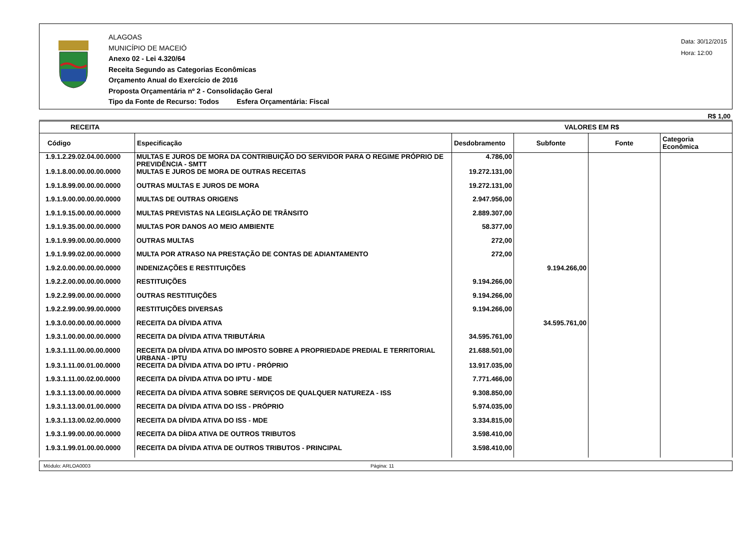ALAGOAS
MUNICÍPIO DE MACEIÓ
Anexo 02 - Lei 4.320/64
Receita Segundo as Categorias Econômicas
Orçamento Anual do Exercício de 2016
Proposta Orçamentária nº 2 - Consolidação Geral
Tipo da Fonte de Recurso: Todos Esfera Orçamentária: Fiscal
Data: 30/12/2015
Hora: 12:00
R$ 1,00
| RECEITA | | VALORES EM R$ | | | |
| --- | --- | --- | --- | --- | --- |
| Código | Especificação | Desdobramento | Subfonte | Fonte | Categoria Econômica |
| 1.9.1.2.29.02.04.00.0000 | MULTAS E JUROS DE MORA DA CONTRIBUIÇÃO DO SERVIDOR PARA O REGIME PRÓPRIO DE PREVIDÊNCIA - SMTT | 4.786,00 | | | |
| 1.9.1.8.00.00.00.00.0000 | MULTAS E JUROS DE MORA DE OUTRAS RECEITAS | 19.272.131,00 | | | |
| 1.9.1.8.99.00.00.00.0000 | OUTRAS MULTAS E JUROS DE MORA | 19.272.131,00 | | | |
| 1.9.1.9.00.00.00.00.0000 | MULTAS DE OUTRAS ORIGENS | 2.947.956,00 | | | |
| 1.9.1.9.15.00.00.00.0000 | MULTAS PREVISTAS NA LEGISLAÇÃO DE TRÂNSITO | 2.889.307,00 | | | |
| 1.9.1.9.35.00.00.00.0000 | MULTAS POR DANOS AO MEIO AMBIENTE | 58.377,00 | | | |
| 1.9.1.9.99.00.00.00.0000 | OUTRAS MULTAS | 272,00 | | | |
| 1.9.1.9.99.02.00.00.0000 | MULTA POR ATRASO NA PRESTAÇÃO DE CONTAS DE ADIANTAMENTO | 272,00 | | | |
| 1.9.2.0.00.00.00.00.0000 | INDENIZAÇÕES E RESTITUIÇÕES | | 9.194.266,00 | | |
| 1.9.2.2.00.00.00.00.0000 | RESTITUIÇÕES | 9.194.266,00 | | | |
| 1.9.2.2.99.00.00.00.0000 | OUTRAS RESTITUIÇÕES | 9.194.266,00 | | | |
| 1.9.2.2.99.00.99.00.0000 | RESTITUIÇÕES DIVERSAS | 9.194.266,00 | | | |
| 1.9.3.0.00.00.00.00.0000 | RECEITA DA DÍVIDA ATIVA | | 34.595.761,00 | | |
| 1.9.3.1.00.00.00.00.0000 | RECEITA DA DÍVIDA ATIVA TRIBUTÁRIA | 34.595.761,00 | | | |
| 1.9.3.1.11.00.00.00.0000 | RECEITA DA DÍVIDA ATIVA DO IMPOSTO SOBRE A PROPRIEDADE PREDIAL E TERRITORIAL URBANA - IPTU | 21.688.501,00 | | | |
| 1.9.3.1.11.00.01.00.0000 | RECEITA DA DÍVIDA ATIVA DO IPTU - PRÓPRIO | 13.917.035,00 | | | |
| 1.9.3.1.11.00.02.00.0000 | RECEITA DA DÍVIDA ATIVA DO IPTU - MDE | 7.771.466,00 | | | |
| 1.9.3.1.13.00.00.00.0000 | RECEITA DA DÍVIDA ATIVA SOBRE SERVIÇOS DE QUALQUER NATUREZA - ISS | 9.308.850,00 | | | |
| 1.9.3.1.13.00.01.00.0000 | RECEITA DA DÍVIDA ATIVA DO ISS - PRÓPRIO | 5.974.035,00 | | | |
| 1.9.3.1.13.00.02.00.0000 | RECEITA DA DÍVIDA ATIVA DO ISS - MDE | 3.334.815,00 | | | |
| 1.9.3.1.99.00.00.00.0000 | RECEITA DA DÍIDA ATIVA DE OUTROS TRIBUTOS | 3.598.410,00 | | | |
| 1.9.3.1.99.01.00.00.0000 | RECEITA DA DÍVIDA ATIVA DE OUTROS TRIBUTOS - PRINCIPAL | 3.598.410,00 | | | |
Módulo: ARLOA0003 Página: 11